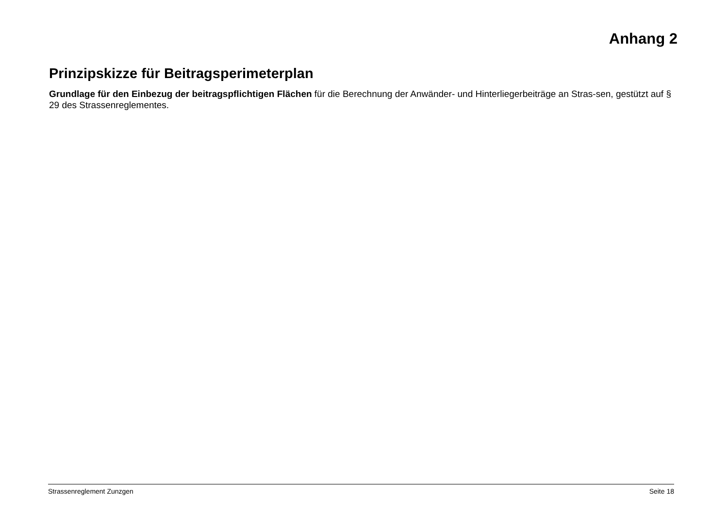Anhang 2
Prinzipskizze für Beitragsperimeterplan
Grundlage für den Einbezug der beitragspflichtigen Flächen für die Berechnung der Anwänder- und Hinterliegerbeiträge an Stras-sen, gestützt auf § 29 des Strassenreglementes.
Strassenreglement Zunzgen Seite 18